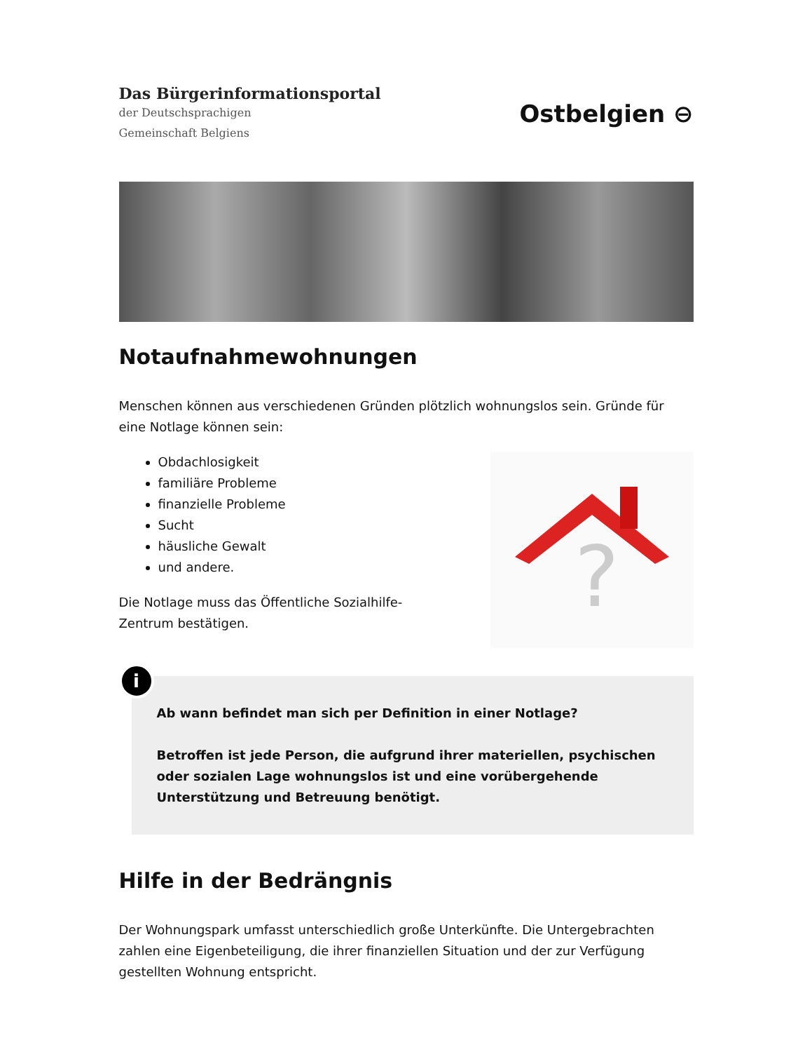Das Bürgerinformationsportal
der Deutschsprachigen
Gemeinschaft Belgiens
Ostbelgien ⊖
Notaufnahmewohnungen
Menschen können aus verschiedenen Gründen plötzlich wohnungslos sein. Gründe für eine Notlage können sein:
Obdachlosigkeit
familiäre Probleme
finanzielle Probleme
Sucht
häusliche Gewalt
und andere.
Die Notlage muss das Öffentliche Sozialhilfe-
Zentrum bestätigen.
?
i
Ab wann befindet man sich per Definition in einer Notlage?
Betroffen ist jede Person, die aufgrund ihrer materiellen, psychischen oder sozialen Lage wohnungslos ist und eine vorübergehende Unterstützung und Betreuung benötigt.
Hilfe in der Bedrängnis
Der Wohnungspark umfasst unterschiedlich große Unterkünfte. Die Untergebrachten zahlen eine Eigenbeteiligung, die ihrer finanziellen Situation und der zur Verfügung gestellten Wohnung entspricht.